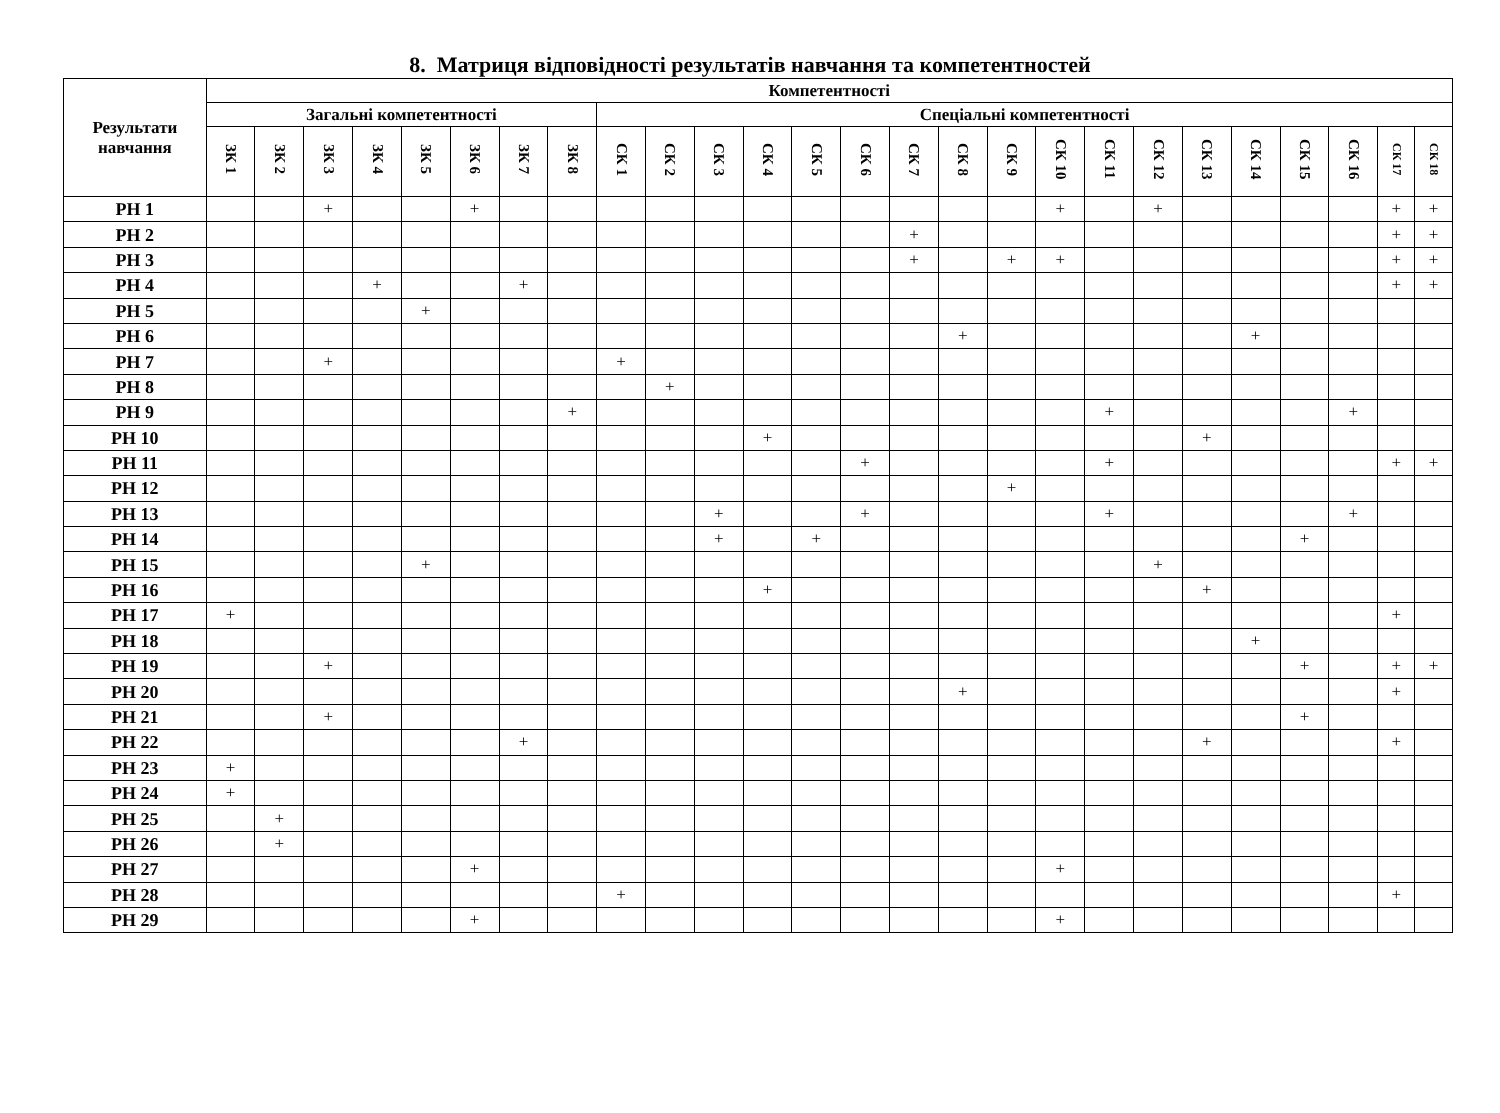8. Матриця відповідності результатів навчання та компетентностей
| Результати навчання | Компетентності | | | | | | | | | | | | | | | | | | | | | | | | | |
| --- | --- | --- | --- | --- | --- | --- | --- | --- | --- | --- | --- | --- | --- | --- | --- | --- | --- | --- | --- | --- | --- | --- | --- | --- | --- | --- |
| | Загальні компетентності | | | | | | | | Спеціальні компетентності | | | | | | | | | | | | | | | | | |
| | ЗК 1 | ЗК 2 | ЗК 3 | ЗК 4 | ЗК 5 | ЗК 6 | ЗК 7 | ЗК 8 | СК 1 | СК 2 | СК 3 | СК 4 | СК 5 | СК 6 | СК 7 | СК 8 | СК 9 | СК 10 | СК 11 | СК 12 | СК 13 | СК 14 | СК 15 | СК 16 | СК 17 | СК 18 |
| РН 1 | | | + | | | + | | | | | | | | | | | | + | | + | | | | | + | + |
| РН 2 | | | | | | | | | | | | | | | + | | | | | | | | | | + | + |
| РН 3 | | | | | | | | | | | | | | | + | | + | + | | | | | | | + | + |
| РН 4 | | | | + | | | + | | | | | | | | | | | | | | | | | | + | + |
| РН 5 | | | | | + | | | | | | | | | | | | | | | | | | | | | |
| РН 6 | | | | | | | | | | | | | | | | + | | | | | | + | | | | |
| РН 7 | | | + | | | | | | + | | | | | | | | | | | | | | | | | |
| РН 8 | | | | | | | | | | + | | | | | | | | | | | | | | | | |
| РН 9 | | | | | | | | + | | | | | | | | | | | + | | | | | + | | |
| РН 10 | | | | | | | | | | | | + | | | | | | | | | + | | | | | |
| РН 11 | | | | | | | | | | | | | | + | | | | | + | | | | | | + | + |
| РН 12 | | | | | | | | | | | | | | | | | + | | | | | | | | | |
| РН 13 | | | | | | | | | | | + | | | + | | | | | + | | | | | + | | |
| РН 14 | | | | | | | | | | | + | | + | | | | | | | | | | + | | | |
| РН 15 | | | | | + | | | | | | | | | | | | | | | + | | | | | | |
| РН 16 | | | | | | | | | | | | + | | | | | | | | | + | | | | | |
| РН 17 | + | | | | | | | | | | | | | | | | | | | | | | | | + | |
| РН 18 | | | | | | | | | | | | | | | | | | | | | | + | | | | |
| РН 19 | | | + | | | | | | | | | | | | | | | | | | | | + | | + | + |
| РН 20 | | | | | | | | | | | | | | | | + | | | | | | | | | + | |
| РН 21 | | | + | | | | | | | | | | | | | | | | | | | | + | | | |
| РН 22 | | | | | | | + | | | | | | | | | | | | | | + | | | | + | |
| РН 23 | + | | | | | | | | | | | | | | | | | | | | | | | | | |
| РН 24 | + | | | | | | | | | | | | | | | | | | | | | | | | | |
| РН 25 | | + | | | | | | | | | | | | | | | | | | | | | | | | |
| РН 26 | | + | | | | | | | | | | | | | | | | | | | | | | | | |
| РН 27 | | | | | | + | | | | | | | | | | | | + | | | | | | | | |
| РН 28 | | | | | | | | | + | | | | | | | | | | | | | | | | + | |
| РН 29 | | | | | | + | | | | | | | | | | | | + | | | | | | | | |